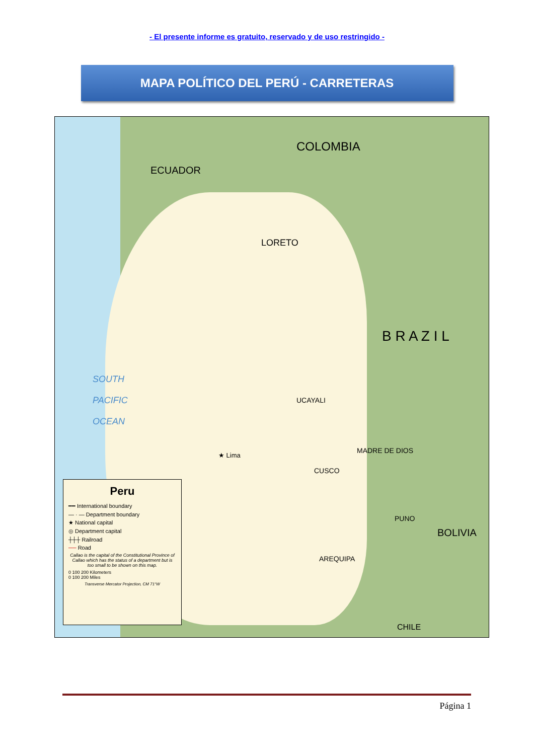- El presente informe es gratuito, reservado y de uso restringido -
MAPA POLÍTICO DEL PERÚ - CARRETERAS
COLOMBIA
ECUADOR
LORETO
B R A Z I L
BOLIVIA
CHILE
SOUTH
PACIFIC
OCEAN
★ Lima
UCAYALI
MADRE DE DIOS
CUSCO
PUNO
AREQUIPA
Peru
━━ International boundary
— · — Department boundary
★ National capital
◎ Department capital
┼┼┼ Railroad
── Road
Callao is the capital of the Constitutional Province of Callao which has the status of a department but is too small to be shown on this map.
0 100 200 Kilometers
0 100 200 Miles
Transverse Mercator Projection, CM 71°W
Página 1